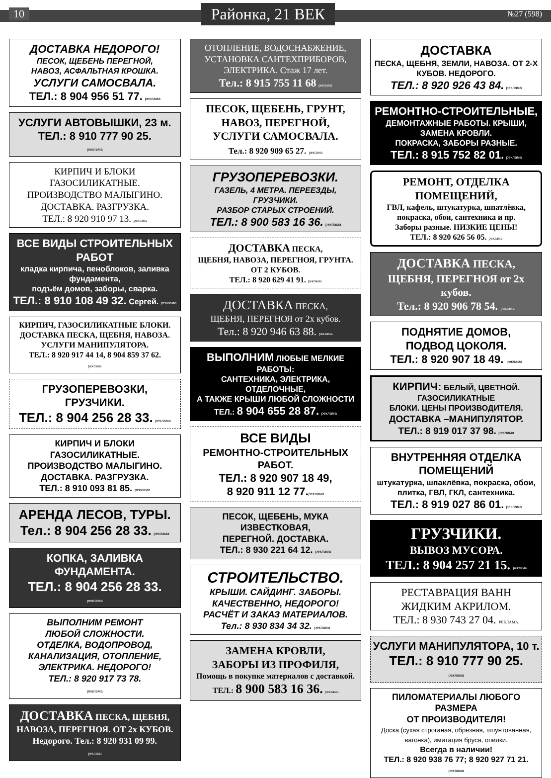10 Районка, 21 ВЕК №27 (598)
ДОСТАВКА НЕДОРОГО!
ПЕСОК, ЩЕБЕНЬ ПЕРЕГНОЙ,
НАВОЗ, АСФАЛЬТНАЯ КРОШКА.
УСЛУГИ САМОСВАЛА.
ТЕЛ.: 8 904 956 51 77. реклама
УСЛУГИ АВТОВЫШКИ, 23 м.
ТЕЛ.: 8 910 777 90 25.
реклама
КИРПИЧ И БЛОКИ ГАЗОСИЛИКАТНЫЕ.
ПРОИЗВОДСТВО МАЛЫГИНО.
ДОСТАВКА. РАЗГРУЗКА.
ТЕЛ.: 8 920 910 97 13. реклама
ВСЕ ВИДЫ СТРОИТЕЛЬНЫХ РАБОТ
кладка кирпича, пеноблоков, заливка фундамента,
подъём домов, заборы, сварка.
ТЕЛ.: 8 910 108 49 32. Сергей. реклама
КИРПИЧ, ГАЗОСИЛИКАТНЫЕ БЛОКИ.
ДОСТАВКА ПЕСКА, ЩЕБНЯ, НАВОЗА.
УСЛУГИ МАНИПУЛЯТОРА.
ТЕЛ.: 8 920 917 44 14, 8 904 859 37 62.
реклама
ГРУЗОПЕРЕВОЗКИ, ГРУЗЧИКИ.
ТЕЛ.: 8 904 256 28 33. реклама
КИРПИЧ И БЛОКИ ГАЗОСИЛИКАТНЫЕ.
ПРОИЗВОДСТВО МАЛЫГИНО.
ДОСТАВКА. РАЗГРУЗКА.
ТЕЛ.: 8 910 093 81 85. реклама
АРЕНДА ЛЕСОВ, ТУРЫ.
Тел.: 8 904 256 28 33. реклама
КОПКА, ЗАЛИВКА ФУНДАМЕНТА.
ТЕЛ.: 8 904 256 28 33.
реклама
ВЫПОЛНИМ РЕМОНТ
ЛЮБОЙ СЛОЖНОСТИ.
ОТДЕЛКА, ВОДОПРОВОД,
КАНАЛИЗАЦИЯ, ОТОПЛЕНИЕ,
ЭЛЕКТРИКА. НЕДОРОГО!
ТЕЛ.: 8 920 917 73 78.
реклама
ДОСТАВКА ПЕСКА, ЩЕБНЯ,
НАВОЗА, ПЕРЕГНОЯ. ОТ 2х КУБОВ.
Недорого. Тел.: 8 920 931 09 99.
реклама
ОТОПЛЕНИЕ, ВОДОСНАБЖЕНИЕ,
УСТАНОВКА САНТЕХПРИБОРОВ,
ЭЛЕКТРИКА. Стаж 17 лет.
Тел.: 8 915 755 11 68 реклама
ПЕСОК, ЩЕБЕНЬ, ГРУНТ,
НАВОЗ, ПЕРЕГНОЙ,
УСЛУГИ САМОСВАЛА.
Тел.: 8 920 909 65 27. реклама
ГРУЗОПЕРЕВОЗКИ.
ГАЗЕЛЬ, 4 МЕТРА. ПЕРЕЕЗДЫ, ГРУЗЧИКИ.
РАЗБОР СТАРЫХ СТРОЕНИЙ.
ТЕЛ.: 8 900 583 16 36. реклама
ДОСТАВКА ПЕСКА,
ЩЕБНЯ, НАВОЗА, ПЕРЕГНОЯ, ГРУНТА.
ОТ 2 КУБОВ.
ТЕЛ.: 8 920 629 41 91. реклама
ДОСТАВКА ПЕСКА,
ЩЕБНЯ, ПЕРЕГНОЯ от 2х кубов.
Тел.: 8 920 946 63 88. реклама.
ВЫПОЛНИМ ЛЮБЫЕ МЕЛКИЕ РАБОТЫ:
САНТЕХНИКА, ЭЛЕКТРИКА, ОТДЕЛОЧНЫЕ,
А ТАКЖЕ КРЫШИ ЛЮБОЙ СЛОЖНОСТИ
ТЕЛ.: 8 904 655 28 87. реклама
ВСЕ ВИДЫ
РЕМОНТНО-СТРОИТЕЛЬНЫХ РАБОТ.
ТЕЛ.: 8 920 907 18 49,
8 920 911 12 77. реклама
ПЕСОК, ЩЕБЕНЬ, МУКА ИЗВЕСТКОВАЯ,
ПЕРЕГНОЙ. ДОСТАВКА.
ТЕЛ.: 8 930 221 64 12. реклама
СТРОИТЕЛЬСТВО.
КРЫШИ. САЙДИНГ. ЗАБОРЫ.
КАЧЕСТВЕННО, НЕДОРОГО!
РАСЧЁТ И ЗАКАЗ МАТЕРИАЛОВ.
Тел.: 8 930 834 34 32. реклама
ЗАМЕНА КРОВЛИ,
ЗАБОРЫ ИЗ ПРОФИЛЯ,
Помощь в покупке материалов с доставкой.
ТЕЛ.: 8 900 583 16 36. реклама
ДОСТАВКА
ПЕСКА, ЩЕБНЯ, ЗЕМЛИ, НАВОЗА. ОТ 2-Х КУБОВ. НЕДОРОГО.
ТЕЛ.: 8 920 926 43 84. реклама
РЕМОНТНО-СТРОИТЕЛЬНЫЕ,
ДЕМОНТАЖНЫЕ РАБОТЫ. КРЫШИ, ЗАМЕНА КРОВЛИ.
ПОКРАСКА, ЗАБОРЫ РАЗНЫЕ.
ТЕЛ.: 8 915 752 82 01. реклама
РЕМОНТ, ОТДЕЛКА ПОМЕЩЕНИЙ,
ГВЛ, кафель, штукатурка, шпатлёвка,
покраска, обои, сантехника и пр.
Заборы разные. НИЗКИЕ ЦЕНЫ!
ТЕЛ.: 8 920 626 56 05. реклама
ДОСТАВКА ПЕСКА,
ЩЕБНЯ, ПЕРЕГНОЯ от 2х кубов.
Тел.: 8 920 906 78 54. реклама.
ПОДНЯТИЕ ДОМОВ,
ПОДВОД ЦОКОЛЯ.
ТЕЛ.: 8 920 907 18 49. реклама
КИРПИЧ: БЕЛЫЙ, ЦВЕТНОЙ. ГАЗОСИЛИКАТНЫЕ
БЛОКИ. ЦЕНЫ ПРОИЗВОДИТЕЛЯ.
ДОСТАВКА –МАНИПУЛЯТОР.
ТЕЛ.: 8 919 017 37 98. реклама
ВНУТРЕННЯЯ ОТДЕЛКА ПОМЕЩЕНИЙ
штукатурка, шпаклёвка, покраска, обои, плитка, ГВЛ, ГКЛ, сантехника.
ТЕЛ.: 8 919 027 86 01. реклама
ГРУЗЧИКИ.
ВЫВОЗ МУСОРА.
ТЕЛ.: 8 904 257 21 15. реклама
РЕСТАВРАЦИЯ ВАНН
ЖИДКИМ АКРИЛОМ.
ТЕЛ.: 8 930 743 27 04. РЕКЛАМА.
УСЛУГИ МАНИПУЛЯТОРА, 10 т.
ТЕЛ.: 8 910 777 90 25.
реклама
ПИЛОМАТЕРИАЛЫ ЛЮБОГО РАЗМЕРА
ОТ ПРОИЗВОДИТЕЛЯ!
Доска (сухая строганая, обрезная, шпунтованная, вагонка), имитация бруса, опилки.
Всегда в наличии!
ТЕЛ.: 8 920 938 76 77; 8 920 927 71 21.
реклама